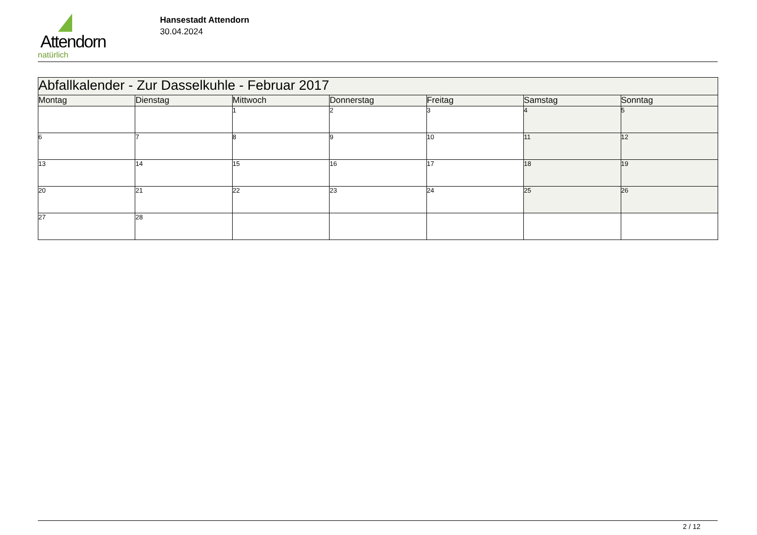Attendorn
natürlich
Hansestadt Attendorn
30.04.2024
| Abfallkalender - Zur Dasselkuhle - Februar 2017 | | | | | | |
| Montag | Dienstag | Mittwoch | Donnerstag | Freitag | Samstag | Sonntag |
| | | 1 | 2 | 3 | 4 | 5 |
| 6 | 7 | 8 | 9 | 10 | 11 | 12 |
| 13 | 14 | 15 | 16 | 17 | 18 | 19 |
| 20 | 21 | 22 | 23 | 24 | 25 | 26 |
| 27 | 28 | | | | | |
2 / 12